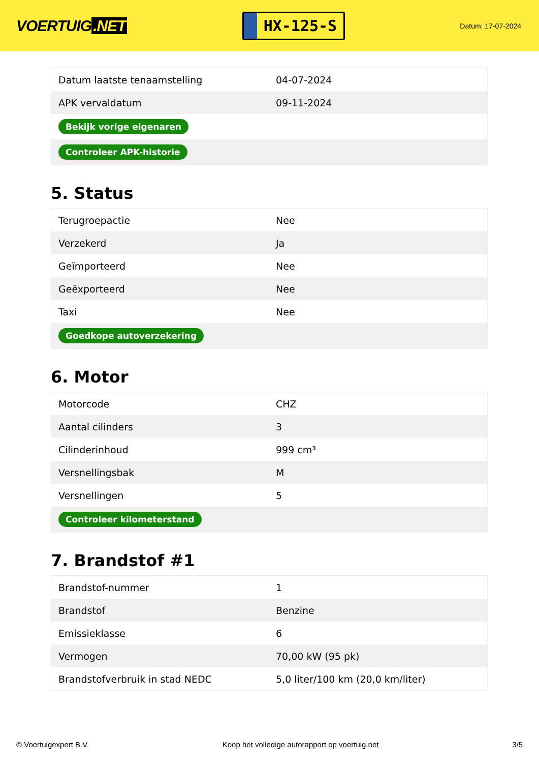VOERTUIG.NET
HX-125-S
Datum: 17-07-2024
| Datum laatste tenaamstelling | 04-07-2024 |
| APK vervaldatum | 09-11-2024 |
| Bekijk vorige eigenaren | |
| Controleer APK-historie | |
5. Status
| Terugroepactie | Nee |
| Verzekerd | Ja |
| Geïmporteerd | Nee |
| Geëxporteerd | Nee |
| Taxi | Nee |
| Goedkope autoverzekering | |
6. Motor
| Motorcode | CHZ |
| Aantal cilinders | 3 |
| Cilinderinhoud | 999 cm³ |
| Versnellingsbak | M |
| Versnellingen | 5 |
| Controleer kilometerstand | |
7. Brandstof #1
| Brandstof-nummer | 1 |
| Brandstof | Benzine |
| Emissieklasse | 6 |
| Vermogen | 70,00 kW (95 pk) |
| Brandstofverbruik in stad NEDC | 5,0 liter/100 km (20,0 km/liter) |
© Voertuigexpert B.V. Koop het volledige autorapport op voertuig.net 3/5